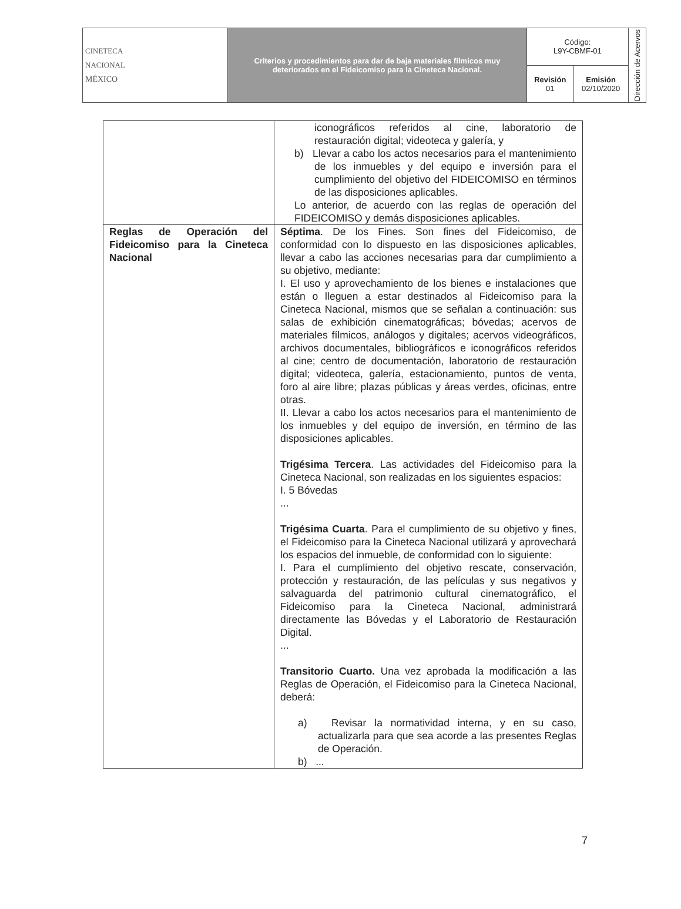| CINETECA NACIONAL MÉXICO | Criterios y procedimientos para dar de baja materiales fílmicos muy deteriorados en el Fideicomiso para la Cineteca Nacional. | Código: L9Y-CBMF-01 | | Dirección de Acervos |
| | | Revisión 01 | Emisión 02/10/2020 | |
| | iconográficos referidos al cine, laboratorio de restauración digital; videoteca y galería, y b) Llevar a cabo los actos necesarios para el mantenimiento de los inmuebles y del equipo e inversión para el cumplimiento del objetivo del FIDEICOMISO en términos de las disposiciones aplicables. Lo anterior, de acuerdo con las reglas de operación del FIDEICOMISO y demás disposiciones aplicables. |
| Reglas de Operación del Fideicomiso para la Cineteca Nacional | Séptima . De los Fines. Son fines del Fideicomiso, de conformidad con lo dispuesto en las disposiciones aplicables, llevar a cabo las acciones necesarias para dar cumplimiento a su objetivo, mediante: I. El uso y aprovechamiento de los bienes e instalaciones que están o lleguen a estar destinados al Fideicomiso para la Cineteca Nacional, mismos que se señalan a continuación: sus salas de exhibición cinematográficas; bóvedas; acervos de materiales fílmicos, análogos y digitales; acervos videográficos, archivos documentales, bibliográficos e iconográficos referidos al cine; centro de documentación, laboratorio de restauración digital; videoteca, galería, estacionamiento, puntos de venta, foro al aire libre; plazas públicas y áreas verdes, oficinas, entre otras. II. Llevar a cabo los actos necesarios para el mantenimiento de los inmuebles y del equipo de inversión, en término de las disposiciones aplicables. Trigésima Tercera . Las actividades del Fideicomiso para la Cineteca Nacional, son realizadas en los siguientes espacios: I. 5 Bóvedas ... Trigésima Cuarta . Para el cumplimiento de su objetivo y fines, el Fideicomiso para la Cineteca Nacional utilizará y aprovechará los espacios del inmueble, de conformidad con lo siguiente: I. Para el cumplimiento del objetivo rescate, conservación, protección y restauración, de las películas y sus negativos y salvaguarda del patrimonio cultural cinematográfico, el Fideicomiso para la Cineteca Nacional, administrará directamente las Bóvedas y el Laboratorio de Restauración Digital. ... Transitorio Cuarto. Una vez aprobada la modificación a las Reglas de Operación, el Fideicomiso para la Cineteca Nacional, deberá: a) Revisar la normatividad interna, y en su caso, actualizarla para que sea acorde a las presentes Reglas de Operación. b) ... |
7